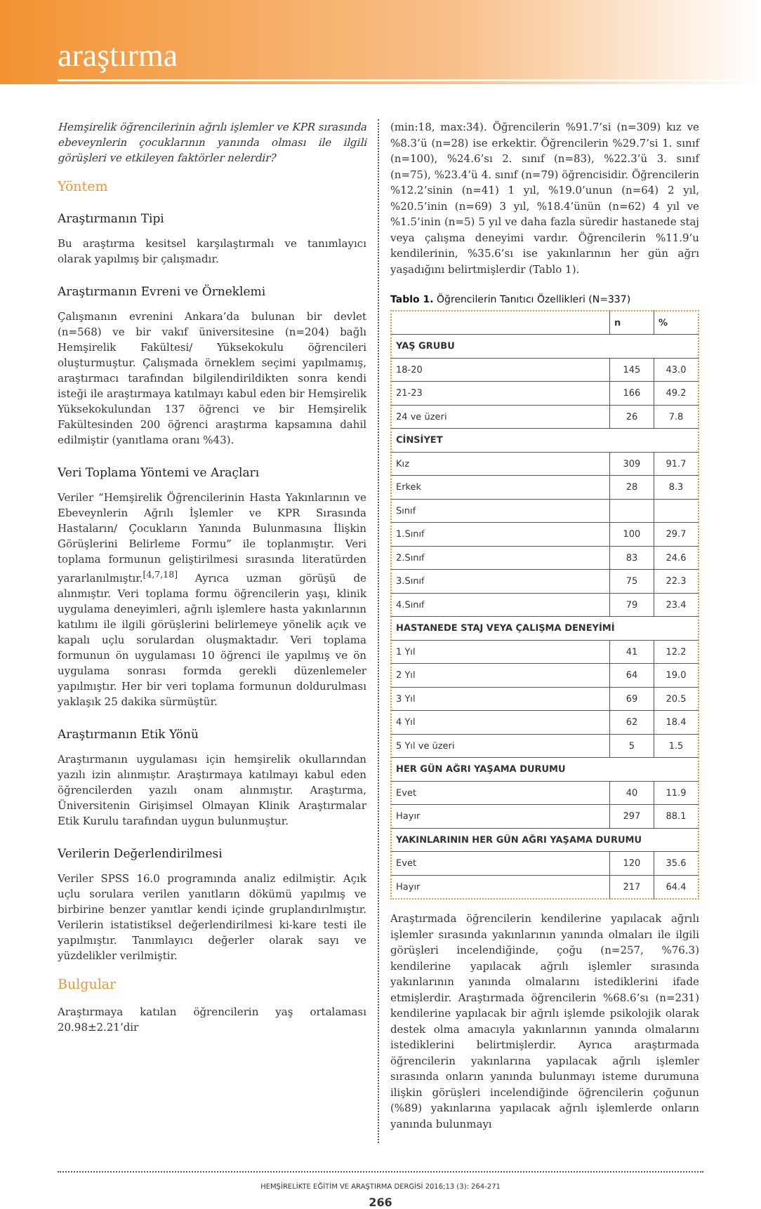araştırma
Hemşirelik öğrencilerinin ağrılı işlemler ve KPR sırasında ebeveynlerin çocuklarının yanında olması ile ilgili görüşleri ve etkileyen faktörler nelerdir?
Yöntem
Araştırmanın Tipi
Bu araştırma kesitsel karşılaştırmalı ve tanımlayıcı olarak yapılmış bir çalışmadır.
Araştırmanın Evreni ve Örneklemi
Çalışmanın evrenini Ankara’da bulunan bir devlet (n=568) ve bir vakıf üniversitesine (n=204) bağlı Hemşirelik Fakültesi/ Yüksekokulu öğrencileri oluşturmuştur. Çalışmada örneklem seçimi yapılmamış, araştırmacı tarafından bilgilendirildikten sonra kendi isteği ile araştırmaya katılmayı kabul eden bir Hemşirelik Yüksekokulundan 137 öğrenci ve bir Hemşirelik Fakültesinden 200 öğrenci araştırma kapsamına dahil edilmiştir (yanıtlama oranı %43).
Veri Toplama Yöntemi ve Araçları
Veriler “Hemşirelik Öğrencilerinin Hasta Yakınlarının ve Ebeveynlerin Ağrılı İşlemler ve KPR Sırasında Hastaların/ Çocukların Yanında Bulunmasına İlişkin Görüşlerini Belirleme Formu” ile toplanmıştır. Veri toplama formunun geliştirilmesi sırasında literatürden yararlanılmıştır.<sup>[4,7,18]</sup> Ayrıca uzman görüşü de alınmıştır. Veri toplama formu öğrencilerin yaşı, klinik uygulama deneyimleri, ağrılı işlemlere hasta yakınlarının katılımı ile ilgili görüşlerini belirlemeye yönelik açık ve kapalı uçlu sorulardan oluşmaktadır. Veri toplama formunun ön uygulaması 10 öğrenci ile yapılmış ve ön uygulama sonrası formda gerekli düzenlemeler yapılmıştır. Her bir veri toplama formunun doldurulması yaklaşık 25 dakika sürmüştür.
Araştırmanın Etik Yönü
Araştırmanın uygulaması için hemşirelik okullarından yazılı izin alınmıştır. Araştırmaya katılmayı kabul eden öğrencilerden yazılı onam alınmıştır. Araştırma, Üniversitenin Girişimsel Olmayan Klinik Araştırmalar Etik Kurulu tarafından uygun bulunmuştur.
Verilerin Değerlendirilmesi
Veriler SPSS 16.0 programında analiz edilmiştir. Açık uçlu sorulara verilen yanıtların dökümü yapılmış ve birbirine benzer yanıtlar kendi içinde gruplandırılmıştır. Verilerin istatistiksel değerlendirilmesi ki-kare testi ile yapılmıştır. Tanımlayıcı değerler olarak sayı ve yüzdelikler verilmiştir.
Bulgular
Araştırmaya katılan öğrencilerin yaş ortalaması 20.98±2.21’dir
(min:18, max:34). Öğrencilerin %91.7’si (n=309) kız ve %8.3’ü (n=28) ise erkektir. Öğrencilerin %29.7’si 1. sınıf (n=100), %24.6’sı 2. sınıf (n=83), %22.3’ü 3. sınıf (n=75), %23.4’ü 4. sınıf (n=79) öğrencisidir. Öğrencilerin %12.2’sinin (n=41) 1 yıl, %19.0’unun (n=64) 2 yıl, %20.5’inin (n=69) 3 yıl, %18.4’ünün (n=62) 4 yıl ve %1.5’inin (n=5) 5 yıl ve daha fazla süredir hastanede staj veya çalışma deneyimi vardır. Öğrencilerin %11.9’u kendilerinin, %35.6’sı ise yakınlarının her gün ağrı yaşadığını belirtmişlerdir (Tablo 1).
Tablo 1. Öğrencilerin Tanıtıcı Özellikleri (N=337)
| | n | % |
| --- | --- | --- |
| YAŞ GRUBU | | |
| 18-20 | 145 | 43.0 |
| 21-23 | 166 | 49.2 |
| 24 ve üzeri | 26 | 7.8 |
| CİNSİYET | | |
| Kız | 309 | 91.7 |
| Erkek | 28 | 8.3 |
| Sınıf | | |
| 1.Sınıf | 100 | 29.7 |
| 2.Sınıf | 83 | 24.6 |
| 3.Sınıf | 75 | 22.3 |
| 4.Sınıf | 79 | 23.4 |
| HASTANEDE STAJ VEYA ÇALIŞMA DENEYİMİ | | |
| 1 Yıl | 41 | 12.2 |
| 2 Yıl | 64 | 19.0 |
| 3 Yıl | 69 | 20.5 |
| 4 Yıl | 62 | 18.4 |
| 5 Yıl ve üzeri | 5 | 1.5 |
| HER GÜN AĞRI YAŞAMA DURUMU | | |
| Evet | 40 | 11.9 |
| Hayır | 297 | 88.1 |
| YAKINLARININ HER GÜN AĞRI YAŞAMA DURUMU | | |
| Evet | 120 | 35.6 |
| Hayır | 217 | 64.4 |
Araştırmada öğrencilerin kendilerine yapılacak ağrılı işlemler sırasında yakınlarının yanında olmaları ile ilgili görüşleri incelendiğinde, çoğu (n=257, %76.3) kendilerine yapılacak ağrılı işlemler sırasında yakınlarının yanında olmalarını istediklerini ifade etmişlerdir. Araştırmada öğrencilerin %68.6’sı (n=231) kendilerine yapılacak bir ağrılı işlemde psikolojik olarak destek olma amacıyla yakınlarının yanında olmalarını istediklerini belirtmişlerdir. Ayrıca araştırmada öğrencilerin yakınlarına yapılacak ağrılı işlemler sırasında onların yanında bulunmayı isteme durumuna ilişkin görüşleri incelendiğinde öğrencilerin çoğunun (%89) yakınlarına yapılacak ağrılı işlemlerde onların yanında bulunmayı
HEMŞİRELİKTE EĞİTİM VE ARAŞTIRMA DERGİSİ 2016;13 (3): 264-271
266